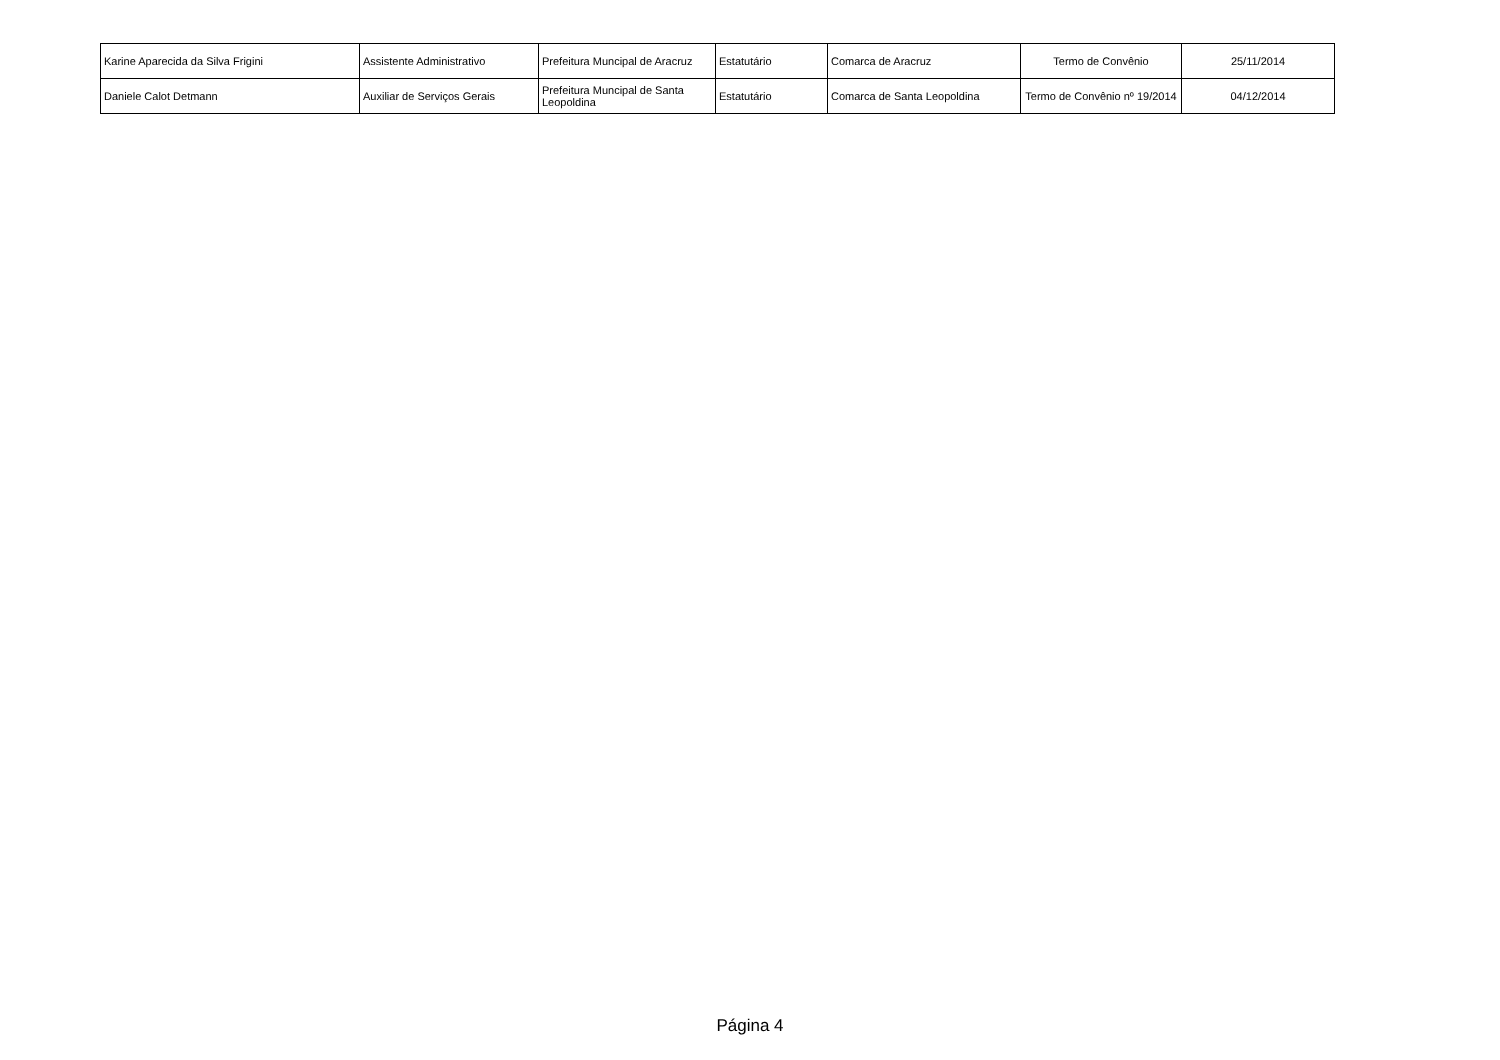| Karine Aparecida da Silva Frigini | Assistente Administrativo | Prefeitura Muncipal de Aracruz | Estatutário | Comarca de Aracruz | Termo de Convênio | 25/11/2014 |
| Daniele Calot Detmann | Auxiliar de Serviços Gerais | Prefeitura Muncipal de Santa Leopoldina | Estatutário | Comarca de Santa Leopoldina | Termo de Convênio nº 19/2014 | 04/12/2014 |
Página 4